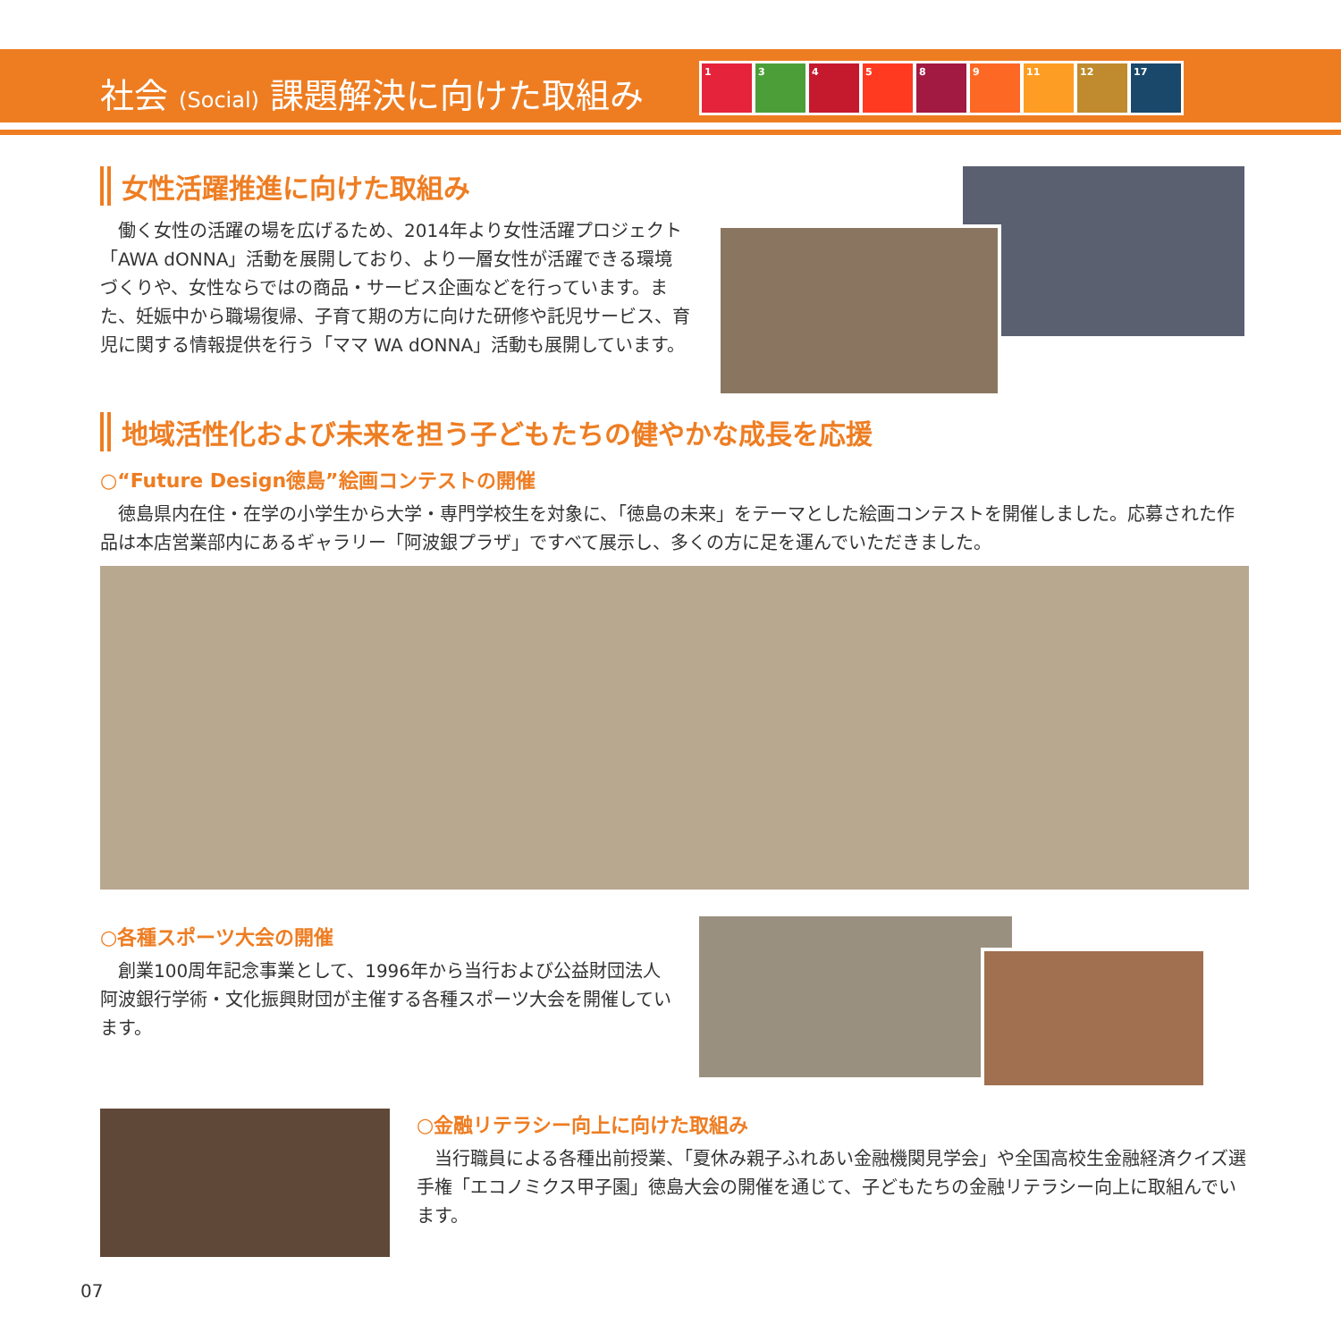社会 (Social) 課題解決に向けた取組み
134589 11 12 17
女性活躍推進に向けた取組み
働く女性の活躍の場を広げるため、2014年より女性活躍プロジェクト「AWA dONNA」活動を展開しており、より一層女性が活躍できる環境づくりや、女性ならではの商品・サービス企画などを行っています。また、妊娠中から職場復帰、子育て期の方に向けた研修や託児サービス、育児に関する情報提供を行う「ママ WA dONNA」活動も展開しています。
地域活性化および未来を担う子どもたちの健やかな成長を応援
○“Future Design徳島”絵画コンテストの開催
徳島県内在住・在学の小学生から大学・専門学校生を対象に、「徳島の未来」をテーマとした絵画コンテストを開催しました。応募された作品は本店営業部内にあるギャラリー「阿波銀プラザ」ですべて展示し、多くの方に足を運んでいただきました。
○各種スポーツ大会の開催
創業100周年記念事業として、1996年から当行および公益財団法人阿波銀行学術・文化振興財団が主催する各種スポーツ大会を開催しています。
○金融リテラシー向上に向けた取組み
当行職員による各種出前授業、「夏休み親子ふれあい金融機関見学会」や全国高校生金融経済クイズ選手権「エコノミクス甲子園」徳島大会の開催を通じて、子どもたちの金融リテラシー向上に取組んでいます。
07